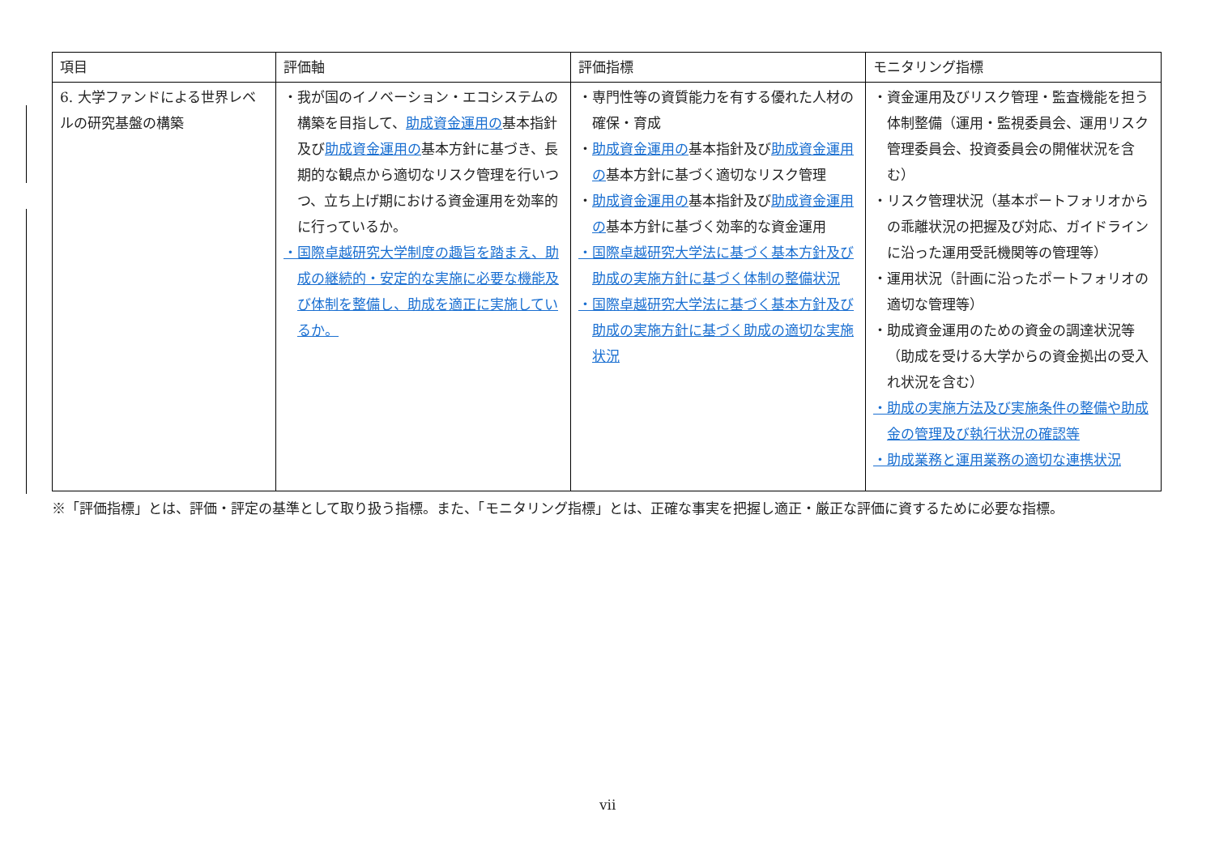| 項目 | 評価軸 | 評価指標 | モニタリング指標 |
| --- | --- | --- | --- |
| 6. 大学ファンドによる世界レベルの研究基盤の構築 | ・我が国のイノベーション・エコシステムの構築を目指して、 助成資金運用の 基本指針及び 助成資金運用の 基本方針に基づき、長期的な観点から適切なリスク管理を行いつつ、立ち上げ期における資金運用を効率的に行っているか。 ・国際卓越研究大学制度の趣旨を踏まえ、助成の継続的・安定的な実施に必要な機能及び体制を整備し、助成を適正に実施しているか。 | ・専門性等の資質能力を有する優れた人材の確保・育成 ・ 助成資金運用の 基本指針及び 助成資金運用の 基本方針に基づく適切なリスク管理 ・ 助成資金運用の 基本指針及び 助成資金運用の 基本方針に基づく効率的な資金運用 ・国際卓越研究大学法に基づく基本方針及び助成の実施方針に基づく体制の整備状況 ・国際卓越研究大学法に基づく基本方針及び助成の実施方針に基づく助成の適切な実施状況 | ・資金運用及びリスク管理・監査機能を担う体制整備（運用・監視委員会、運用リスク管理委員会、投資委員会の開催状況を含む） ・リスク管理状況（基本ポートフォリオからの乖離状況の把握及び対応、ガイドラインに沿った運用受託機関等の管理等） ・運用状況（計画に沿ったポートフォリオの適切な管理等） ・助成資金運用のための資金の調達状況等（助成を受ける大学からの資金拠出の受入れ状況を含む） ・助成の実施方法及び実施条件の整備や助成金の管理及び執行状況の確認等 ・助成業務と運用業務の適切な連携状況 |
※「評価指標」とは、評価・評定の基準として取り扱う指標。また、「モニタリング指標」とは、正確な事実を把握し適正・厳正な評価に資するために必要な指標。
vii